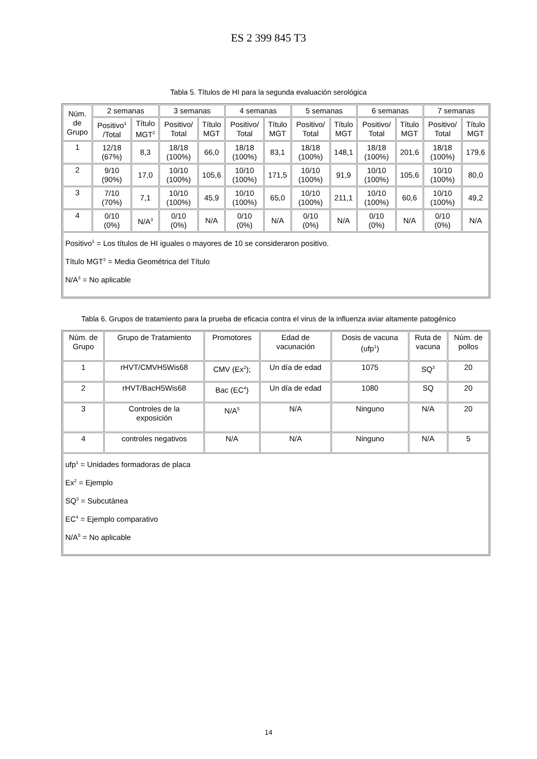ES 2 399 845 T3
Tabla 5. Títulos de HI para la segunda evaluación serológica
| Núm. de Grupo | 2 semanas | | 3 semanas | | 4 semanas | | 5 semanas | | 6 semanas | | 7 semanas | |
| --- | --- | --- | --- | --- | --- | --- | --- | --- | --- | --- | --- | --- |
| | Positivo<sup>1</sup> /Total | Título MGT<sup>2</sup> | Positivo/ Total | Título MGT | Positivo/ Total | Título MGT | Positivo/ Total | Título MGT | Positivo/ Total | Título MGT | Positivo/ Total | Título MGT |
| 1 | 12/18 (67%) | 8,3 | 18/18 (100%) | 66,0 | 18/18 (100%) | 83,1 | 18/18 (100%) | 148,1 | 18/18 (100%) | 201,6 | 18/18 (100%) | 179,6 |
| 2 | 9/10 (90%) | 17,0 | 10/10 (100%) | 105,6 | 10/10 (100%) | 171,5 | 10/10 (100%) | 91,9 | 10/10 (100%) | 105,6 | 10/10 (100%) | 80,0 |
| 3 | 7/10 (70%) | 7,1 | 10/10 (100%) | 45,9 | 10/10 (100%) | 65,0 | 10/10 (100%) | 211,1 | 10/10 (100%) | 60,6 | 10/10 (100%) | 49,2 |
| 4 | 0/10 (0%) | N/A<sup>3</sup> | 0/10 (0%) | N/A | 0/10 (0%) | N/A | 0/10 (0%) | N/A | 0/10 (0%) | N/A | 0/10 (0%) | N/A |
| Positivo<sup>1</sup> = Los títulos de HI iguales o mayores de 10 se consideraron positivo. Título MGT<sup>2</sup> = Media Geométrica del Título N/A<sup>3</sup> = No aplicable | | | | | | | | | | | | |
Tabla 6. Grupos de tratamiento para la prueba de eficacia contra el virus de la influenza aviar altamente patogénico
| Núm. de Grupo | Grupo de Tratamiento | Promotores | Edad de vacunación | Dosis de vacuna (ufp<sup>1</sup>) | Ruta de vacuna | Núm. de pollos |
| --- | --- | --- | --- | --- | --- | --- |
| 1 | rHVT/CMVH5Wis68 | CMV (Ex<sup>2</sup>); | Un día de edad | 1075 | SQ<sup>3</sup> | 20 |
| 2 | rHVT/BacH5Wis68 | Bac (EC<sup>4</sup>) | Un día de edad | 1080 | SQ | 20 |
| 3 | Controles de la exposición | N/A<sup>5</sup> | N/A | Ninguno | N/A | 20 |
| 4 | controles negativos | N/A | N/A | Ninguno | N/A | 5 |
| ufp<sup>1</sup> = Unidades formadoras de placa Ex<sup>2</sup> = Ejemplo SQ<sup>3</sup> = Subcutánea EC<sup>4</sup> = Ejemplo comparativo N/A<sup>5</sup> = No aplicable | | | | | | |
14